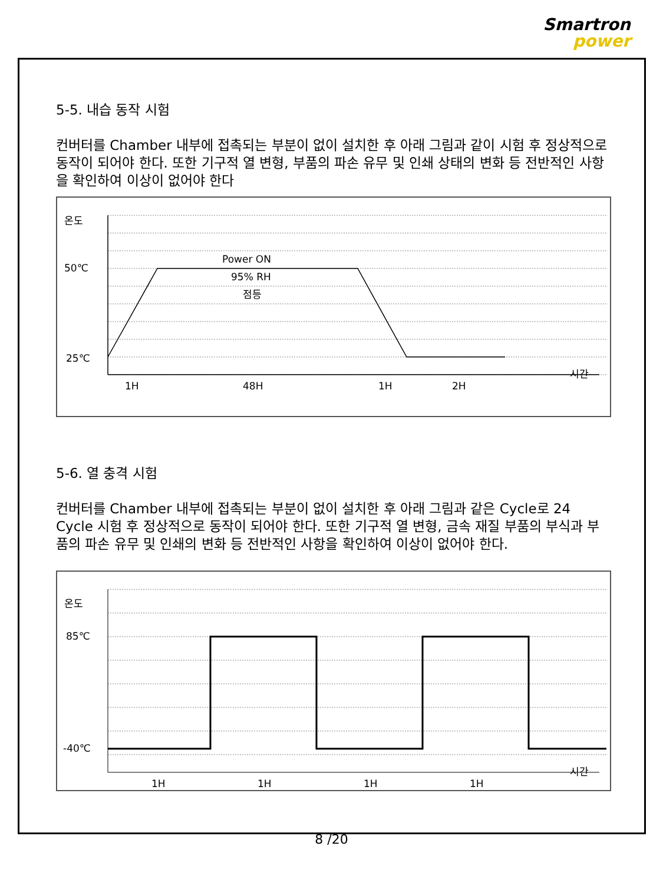Smartron
power
5-5. 내습 동작 시험
컨버터를 Chamber 내부에 접촉되는 부분이 없이 설치한 후 아래 그림과 같이 시험 후 정상적으로 동작이 되어야 한다. 또한 기구적 열 변형, 부품의 파손 유무 및 인쇄 상태의 변화 등 전반적인 사항을 확인하여 이상이 없어야 한다
온도
50℃
25℃
Power ON
95% RH
점등
1H
48H
1H
2H
시간
5-6. 열 충격 시험
컨버터를 Chamber 내부에 접촉되는 부분이 없이 설치한 후 아래 그림과 같은 Cycle로 24 Cycle 시험 후 정상적으로 동작이 되어야 한다. 또한 기구적 열 변형, 금속 재질 부품의 부식과 부품의 파손 유무 및 인쇄의 변화 등 전반적인 사항을 확인하여 이상이 없어야 한다.
온도
85℃
-40℃
1H
1H
1H
1H
시간
8 /20